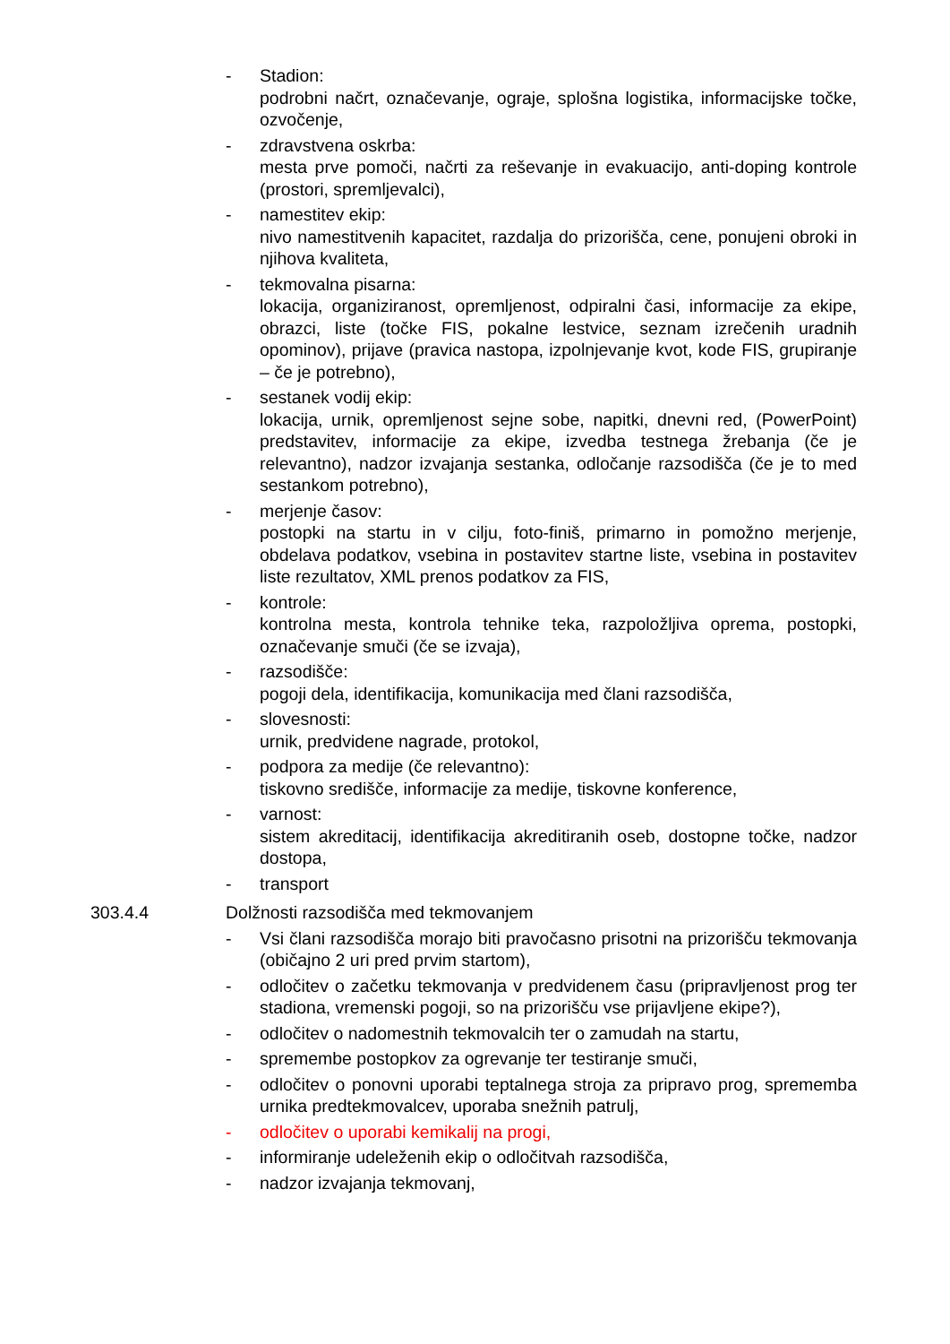- Stadion:
podrobni načrt, označevanje, ograje, splošna logistika, informacijske točke, ozvočenje,
- zdravstvena oskrba:
mesta prve pomoči, načrti za reševanje in evakuacijo, anti-doping kontrole (prostori, spremljevalci),
- namestitev ekip:
nivo namestitvenih kapacitet, razdalja do prizorišča, cene, ponujeni obroki in njihova kvaliteta,
- tekmovalna pisarna:
lokacija, organiziranost, opremljenost, odpiralni časi, informacije za ekipe, obrazci, liste (točke FIS, pokalne lestvice, seznam izrečenih uradnih opominov), prijave (pravica nastopa, izpolnjevanje kvot, kode FIS, grupiranje – če je potrebno),
- sestanek vodij ekip:
lokacija, urnik, opremljenost sejne sobe, napitki, dnevni red, (PowerPoint) predstavitev, informacije za ekipe, izvedba testnega žrebanja (če je relevantno), nadzor izvajanja sestanka, odločanje razsodišča (če je to med sestankom potrebno),
- merjenje časov:
postopki na startu in v cilju, foto-finiš, primarno in pomožno merjenje, obdelava podatkov, vsebina in postavitev startne liste, vsebina in postavitev liste rezultatov, XML prenos podatkov za FIS,
- kontrole:
kontrolna mesta, kontrola tehnike teka, razpoložljiva oprema, postopki, označevanje smuči (če se izvaja),
- razsodišče:
pogoji dela, identifikacija, komunikacija med člani razsodišča,
- slovesnosti:
urnik, predvidene nagrade, protokol,
- podpora za medije (če relevantno):
tiskovno središče, informacije za medije, tiskovne konference,
- varnost:
sistem akreditacij, identifikacija akreditiranih oseb, dostopne točke, nadzor dostopa,
- transport
303.4.4 Dolžnosti razsodišča med tekmovanjem
- Vsi člani razsodišča morajo biti pravočasno prisotni na prizorišču tekmovanja (običajno 2 uri pred prvim startom),
- odločitev o začetku tekmovanja v predvidenem času (pripravljenost prog ter stadiona, vremenski pogoji, so na prizorišču vse prijavljene ekipe?),
- odločitev o nadomestnih tekmovalcih ter o zamudah na startu,
- spremembe postopkov za ogrevanje ter testiranje smuči,
- odločitev o ponovni uporabi teptalnega stroja za pripravo prog, sprememba urnika predtekmovalcev, uporaba snežnih patrulj,
- odločitev o uporabi kemikalij na progi,
- informiranje udeleženih ekip o odločitvah razsodišča,
- nadzor izvajanja tekmovanj,